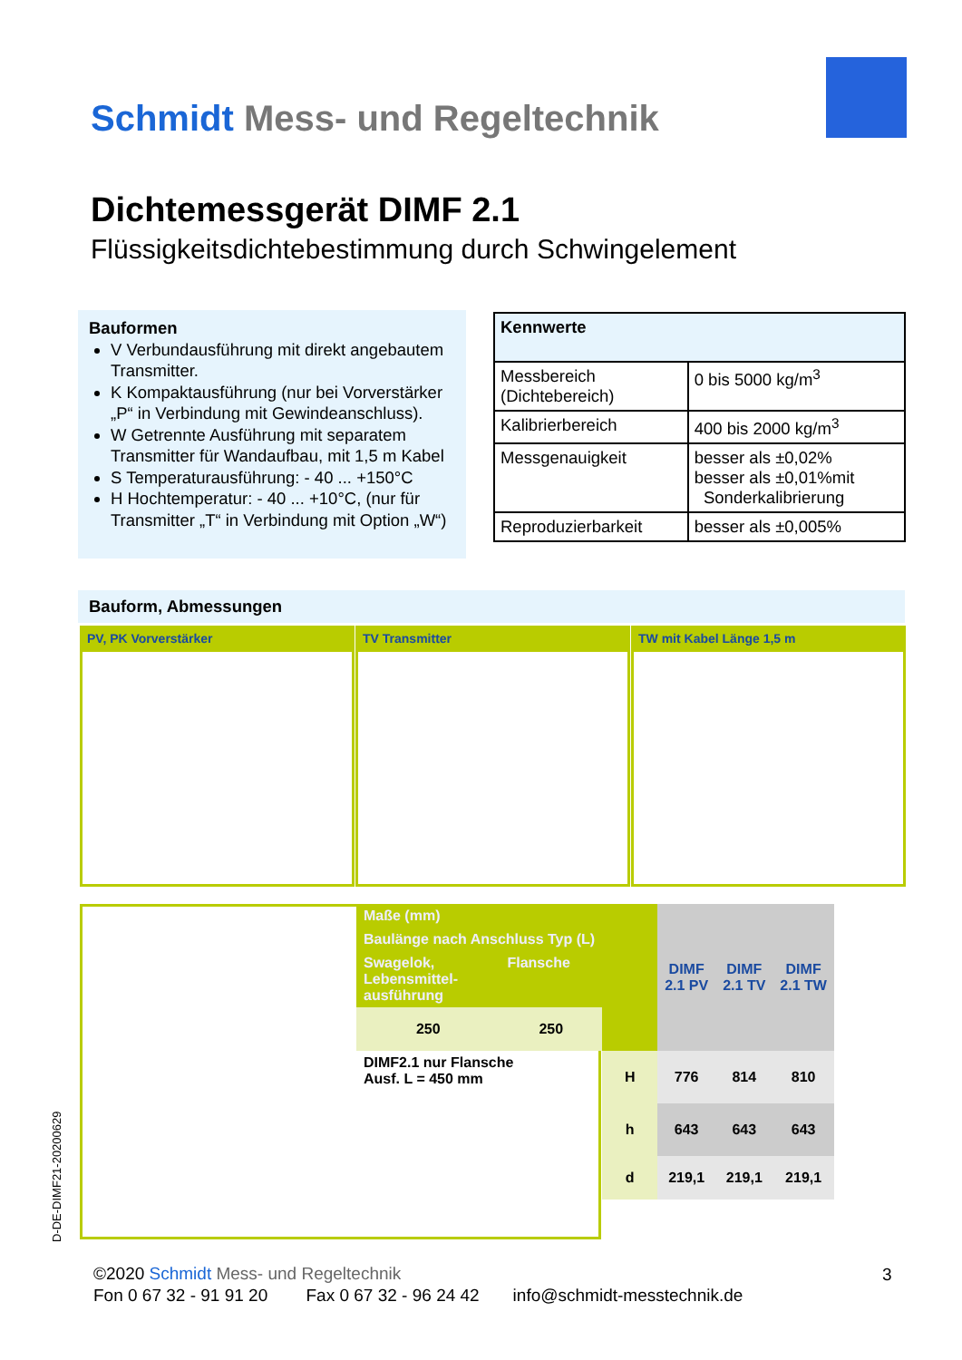Schmidt Mess- und Regeltechnik
Dichtemessgerät DIMF 2.1
Flüssigkeitsdichtebestimmung durch Schwingelement
Bauformen
V Verbundausführung mit direkt angebautem Transmitter.
K Kompaktausführung (nur bei Vorverstärker „P“ in Verbindung mit Gewindeanschluss).
W Getrennte Ausführung mit separatem Transmitter für Wandaufbau, mit 1,5 m Kabel
S Temperaturausführung: - 40 ... +150°C
H Hochtemperatur: - 40 ... +10°C, (nur für Transmitter „T“ in Verbindung mit Option „W“)
| Kennwerte | |
| --- | --- |
| Messbereich (Dichtebereich) | 0 bis 5000 kg/m<sup>3</sup> |
| Kalibrierbereich | 400 bis 2000 kg/m<sup>3</sup> |
| Messgenauigkeit | besser als ±0,02% besser als ±0,01%mit Sonderkalibrierung |
| Reproduzierbarkeit | besser als ±0,005% |
Bauform, Abmessungen
PV, PK Vorverstärker TV Transmitter TW mit Kabel Länge 1,5 m
| Maße (mm) | | | DIMF 2.1 PV | DIMF 2.1 TV | DIMF 2.1 TW |
| Baulänge nach Anschluss Typ (L) | | | | | |
| Swagelok, Lebensmittel- ausführung | Flansche | | | | |
| 250 | 250 | | | | |
| DIMF2.1 nur Flansche Ausf. L = 450 mm | | H | 776 | 814 | 810 |
| | | h | 643 | 643 | 643 |
| | | d | 219,1 | 219,1 | 219,1 |
D-DE-DIMF21-20200629
©2020 Schmidt Mess- und Regeltechnik
Fon 0 67 32 - 91 91 20 Fax 0 67 32 - 96 24 42 info@schmidt-messtechnik.de
3